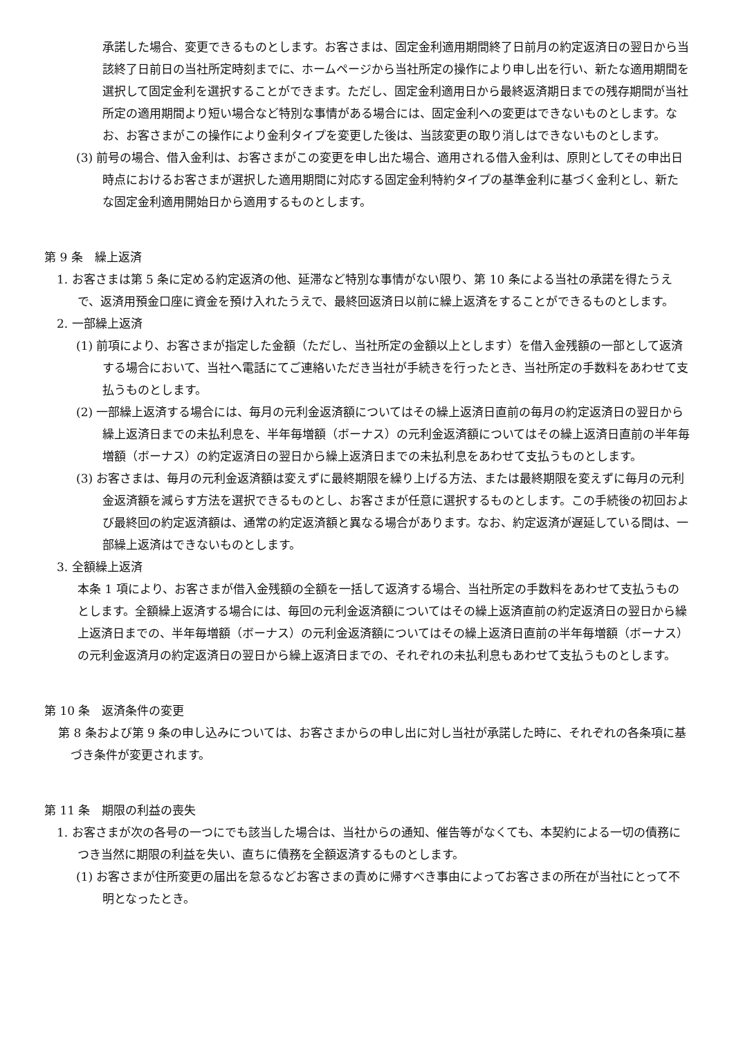承諾した場合、変更できるものとします。お客さまは、固定金利適用期間終了日前月の約定返済日の翌日から当該終了日前日の当社所定時刻までに、ホームページから当社所定の操作により申し出を行い、新たな適用期間を選択して固定金利を選択することができます。ただし、固定金利適用日から最終返済期日までの残存期間が当社所定の適用期間より短い場合など特別な事情がある場合には、固定金利への変更はできないものとします。なお、お客さまがこの操作により金利タイプを変更した後は、当該変更の取り消しはできないものとします。
(3) 前号の場合、借入金利は、お客さまがこの変更を申し出た場合、適用される借入金利は、原則としてその申出日時点におけるお客さまが選択した適用期間に対応する固定金利特約タイプの基準金利に基づく金利とし、新たな固定金利適用開始日から適用するものとします。
第 9 条　繰上返済
1. お客さまは第 5 条に定める約定返済の他、延滞など特別な事情がない限り、第 10 条による当社の承諾を得たうえで、返済用預金口座に資金を預け入れたうえで、最終回返済日以前に繰上返済をすることができるものとします。
2. 一部繰上返済
(1) 前項により、お客さまが指定した金額（ただし、当社所定の金額以上とします）を借入金残額の一部として返済する場合において、当社へ電話にてご連絡いただき当社が手続きを行ったとき、当社所定の手数料をあわせて支払うものとします。
(2) 一部繰上返済する場合には、毎月の元利金返済額についてはその繰上返済日直前の毎月の約定返済日の翌日から繰上返済日までの未払利息を、半年毎増額（ボーナス）の元利金返済額についてはその繰上返済日直前の半年毎増額（ボーナス）の約定返済日の翌日から繰上返済日までの未払利息をあわせて支払うものとします。
(3) お客さまは、毎月の元利金返済額は変えずに最終期限を繰り上げる方法、または最終期限を変えずに毎月の元利金返済額を減らす方法を選択できるものとし、お客さまが任意に選択するものとします。この手続後の初回および最終回の約定返済額は、通常の約定返済額と異なる場合があります。なお、約定返済が遅延している間は、一部繰上返済はできないものとします。
3. 全額繰上返済
本条 1 項により、お客さまが借入金残額の全額を一括して返済する場合、当社所定の手数料をあわせて支払うものとします。全額繰上返済する場合には、毎回の元利金返済額についてはその繰上返済直前の約定返済日の翌日から繰上返済日までの、半年毎増額（ボーナス）の元利金返済額についてはその繰上返済日直前の半年毎増額（ボーナス）の元利金返済月の約定返済日の翌日から繰上返済日までの、それぞれの未払利息もあわせて支払うものとします。
第 10 条　返済条件の変更
第 8 条および第 9 条の申し込みについては、お客さまからの申し出に対し当社が承諾した時に、それぞれの各条項に基づき条件が変更されます。
第 11 条　期限の利益の喪失
1. お客さまが次の各号の一つにでも該当した場合は、当社からの通知、催告等がなくても、本契約による一切の債務につき当然に期限の利益を失い、直ちに債務を全額返済するものとします。
(1) お客さまが住所変更の届出を怠るなどお客さまの責めに帰すべき事由によってお客さまの所在が当社にとって不明となったとき。